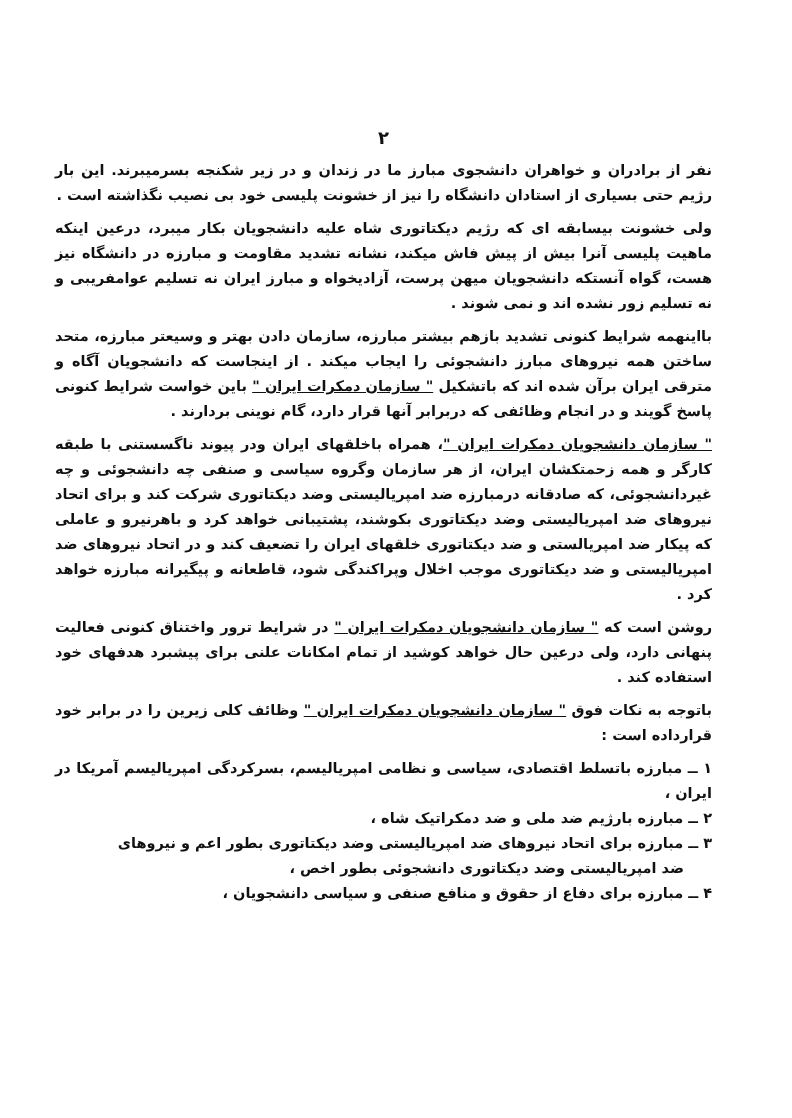۲
نفر از برادران و خواهران دانشجوی مبارز ما در زندان و در زیر شکنجه بسرمیبرند. این بار رژیم حتی بسیاری از استادان دانشگاه را نیز از خشونت پلیسی خود بی نصیب نگذاشته است .
ولی خشونت بیسابقه ای که رژیم دیکتاتوری شاه علیه دانشجویان بکار میبرد، درعین اینکه ماهیت پلیسی آنرا بیش از پیش فاش میکند، نشانه تشدید مقاومت و مبارزه در دانشگاه نیز هست، گواه آنستکه دانشجویان میهن پرست، آزادیخواه و مبارز ایران نه تسلیم عوامفریبی و نه تسلیم زور نشده اند و نمی شوند .
بااینهمه شرایط کنونی تشدید بازهم بیشتر مبارزه، سازمان دادن بهتر و وسیعتر مبارزه، متحد ساختن همه نیروهای مبارز دانشجوئی را ایجاب میکند . از اینجاست که دانشجویان آگاه و مترقی ایران برآن شده اند که باتشکیل " سازمان دمکرات ایران " باین خواست شرایط کنونی پاسخ گویند و در انجام وظائفی که دربرابر آنها قرار دارد، گام نوینی بردارند .
" سازمان دانشجویان دمکرات ایران "، همراه باخلقهای ایران ودر پیوند ناگسستنی با طبقه کارگر و همه زحمتکشان ایران، از هر سازمان وگروه سیاسی و صنفی چه دانشجوئی و چه غیردانشجوئی، که صادقانه درمبارزه ضد امپریالیستی وضد دیکتاتوری شرکت کند و برای اتحاد نیروهای ضد امپریالیستی وضد دیکتاتوری بکوشند، پشتیبانی خواهد کرد و باهرنیرو و عاملی که پیکار ضد امپریالستی و ضد دیکتاتوری خلقهای ایران را تضعیف کند و در اتحاد نیروهای ضد امپریالیستی و ضد دیکتاتوری موجب اخلال وپراکندگی شود، قاطعانه و پیگیرانه مبارزه خواهد کرد .
روشن است که " سازمان دانشجویان دمکرات ایران " در شرایط ترور واختناق کنونی فعالیت پنهانی دارد، ولی درعین حال خواهد کوشید از تمام امکانات علنی برای پیشبرد هدفهای خود استفاده کند .
باتوجه به نکات فوق " سازمان دانشجویان دمکرات ایران " وظائف کلی زیرین را در برابر خود قرارداده است :
۱ ــ مبارزه باتسلط اقتصادی، سیاسی و نظامی امپریالیسم، بسرکردگی امپریالیسم آمریکا در ایران ،
۲ ــ مبارزه بارژیم ضد ملی و ضد دمکراتیک شاه ،
۳ ــ مبارزه برای اتحاد نیروهای ضد امپریالیستی وضد دیکتاتوری بطور اعم و نیروهای
ضد امپریالیستی وضد دیکتاتوری دانشجوئی بطور اخص ،
۴ ــ مبارزه برای دفاع از حقوق و منافع صنفی و سیاسی دانشجویان ،